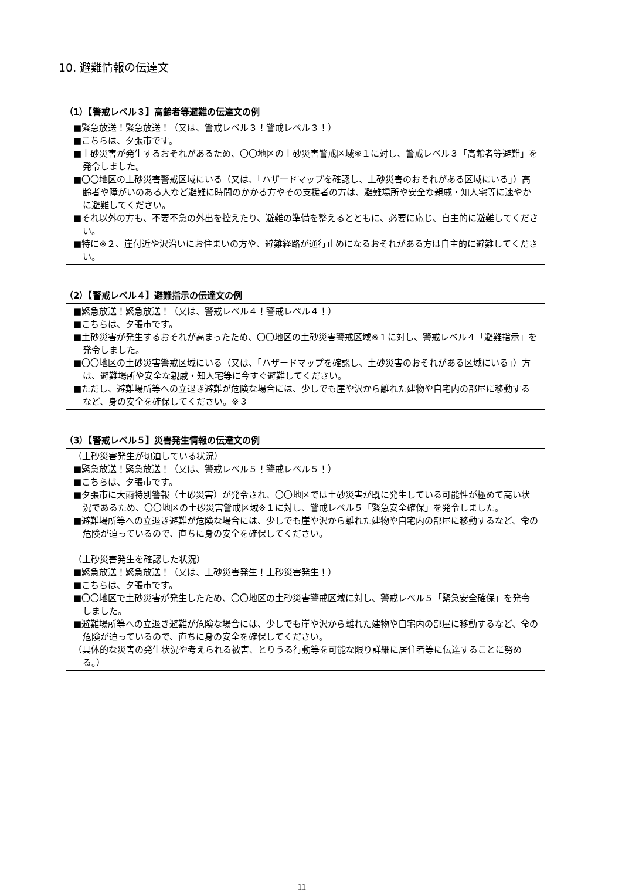10. 避難情報の伝達文
（1）【警戒レベル３】高齢者等避難の伝達文の例
■緊急放送！緊急放送！（又は、警戒レベル３！警戒レベル３！）
■こちらは、夕張市です。
■土砂災害が発生するおそれがあるため、〇〇地区の土砂災害警戒区域※１に対し、警戒レベル３「高齢者等避難」を発令しました。
■〇〇地区の土砂災害警戒区域にいる（又は、「ハザードマップを確認し、土砂災害のおそれがある区域にいる」）高齢者や障がいのある人など避難に時間のかかる方やその支援者の方は、避難場所や安全な親戚・知人宅等に速やかに避難してください。
■それ以外の方も、不要不急の外出を控えたり、避難の準備を整えるとともに、必要に応じ、自主的に避難してください。
■特に※２、崖付近や沢沿いにお住まいの方や、避難経路が通行止めになるおそれがある方は自主的に避難してください。
（2）【警戒レベル４】避難指示の伝達文の例
■緊急放送！緊急放送！（又は、警戒レベル４！警戒レベル４！）
■こちらは、夕張市です。
■土砂災害が発生するおそれが高まったため、〇〇地区の土砂災害警戒区域※１に対し、警戒レベル４「避難指示」を発令しました。
■〇〇地区の土砂災害警戒区域にいる（又は、「ハザードマップを確認し、土砂災害のおそれがある区域にいる」）方は、避難場所や安全な親戚・知人宅等に今すぐ避難してください。
■ただし、避難場所等への立退き避難が危険な場合には、少しでも崖や沢から離れた建物や自宅内の部屋に移動するなど、身の安全を確保してください。※３
（3）【警戒レベル５】災害発生情報の伝達文の例
（土砂災害発生が切迫している状況）
■緊急放送！緊急放送！（又は、警戒レベル５！警戒レベル５！）
■こちらは、夕張市です。
■夕張市に大雨特別警報（土砂災害）が発令され、〇〇地区では土砂災害が既に発生している可能性が極めて高い状況であるため、〇〇地区の土砂災害警戒区域※１に対し、警戒レベル５「緊急安全確保」を発令しました。
■避難場所等への立退き避難が危険な場合には、少しでも崖や沢から離れた建物や自宅内の部屋に移動するなど、命の危険が迫っているので、直ちに身の安全を確保してください。
（土砂災害発生を確認した状況）
■緊急放送！緊急放送！（又は、土砂災害発生！土砂災害発生！）
■こちらは、夕張市です。
■〇〇地区で土砂災害が発生したため、〇〇地区の土砂災害警戒区域に対し、警戒レベル５「緊急安全確保」を発令しました。
■避難場所等への立退き避難が危険な場合には、少しでも崖や沢から離れた建物や自宅内の部屋に移動するなど、命の危険が迫っているので、直ちに身の安全を確保してください。
（具体的な災害の発生状況や考えられる被害、とりうる行動等を可能な限り詳細に居住者等に伝達することに努める。）
11